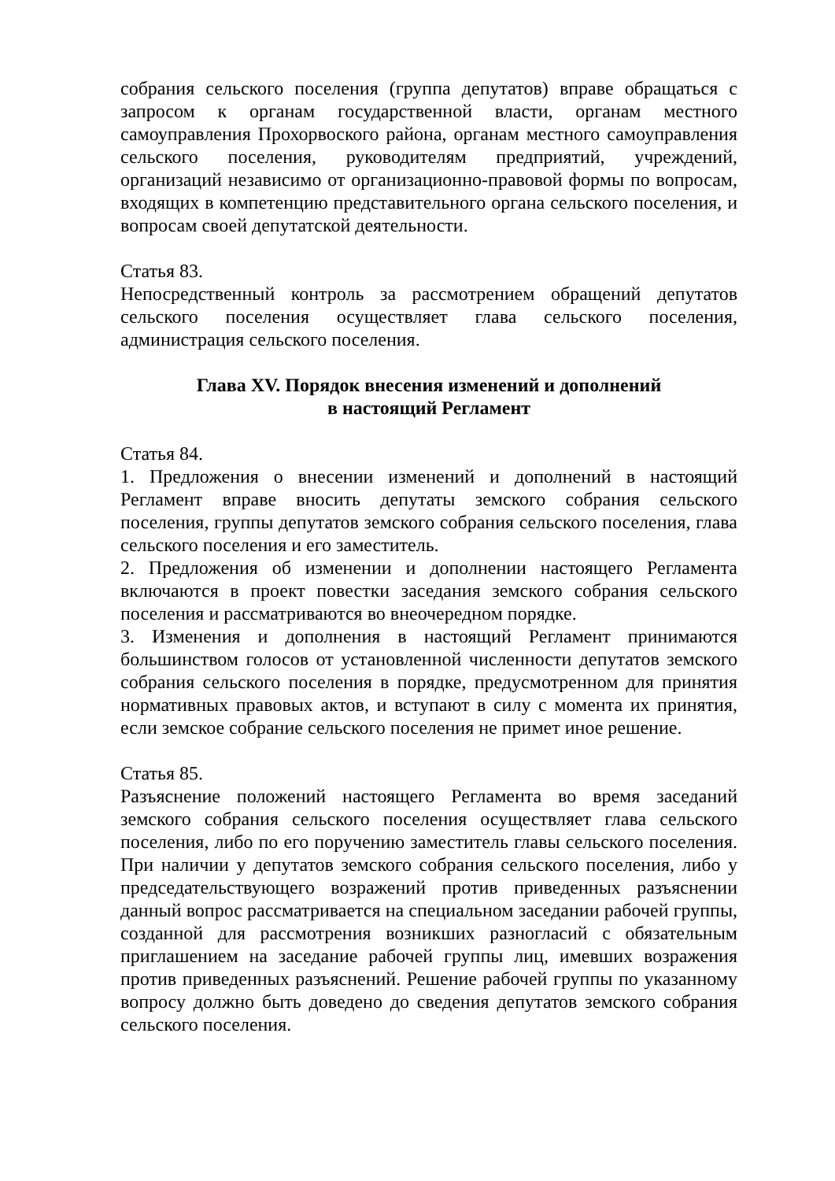собрания сельского поселения (группа депутатов) вправе обращаться с запросом к органам государственной власти, органам местного самоуправления Прохорвоского района, органам местного самоуправления сельского поселения, руководителям предприятий, учреждений, организаций независимо от организационно-правовой формы по вопросам, входящих в компетенцию представительного органа сельского поселения, и вопросам своей депутатской деятельности.
Статья 83.
Непосредственный контроль за рассмотрением обращений депутатов сельского поселения осуществляет глава сельского поселения, администрация сельского поселения.
Глава XV. Порядок внесения изменений и дополнений
в настоящий Регламент
Статья 84.
1. Предложения о внесении изменений и дополнений в настоящий Регламент вправе вносить депутаты земского собрания сельского поселения, группы депутатов земского собрания сельского поселения, глава сельского поселения и его заместитель.
2. Предложения об изменении и дополнении настоящего Регламента включаются в проект повестки заседания земского собрания сельского поселения и рассматриваются во внеочередном порядке.
3. Изменения и дополнения в настоящий Регламент принимаются большинством голосов от установленной численности депутатов земского собрания сельского поселения в порядке, предусмотренном для принятия нормативных правовых актов, и вступают в силу с момента их принятия, если земское собрание сельского поселения не примет иное решение.
Статья 85.
Разъяснение положений настоящего Регламента во время заседаний земского собрания сельского поселения осуществляет глава сельского поселения, либо по его поручению заместитель главы сельского поселения. При наличии у депутатов земского собрания сельского поселения, либо у председательствующего возражений против приведенных разъяснении данный вопрос рассматривается на специальном заседании рабочей группы, созданной для рассмотрения возникших разногласий с обязательным приглашением на заседание рабочей группы лиц, имевших возражения против приведенных разъяснений. Решение рабочей группы по указанному вопросу должно быть доведено до сведения депутатов земского собрания сельского поселения.